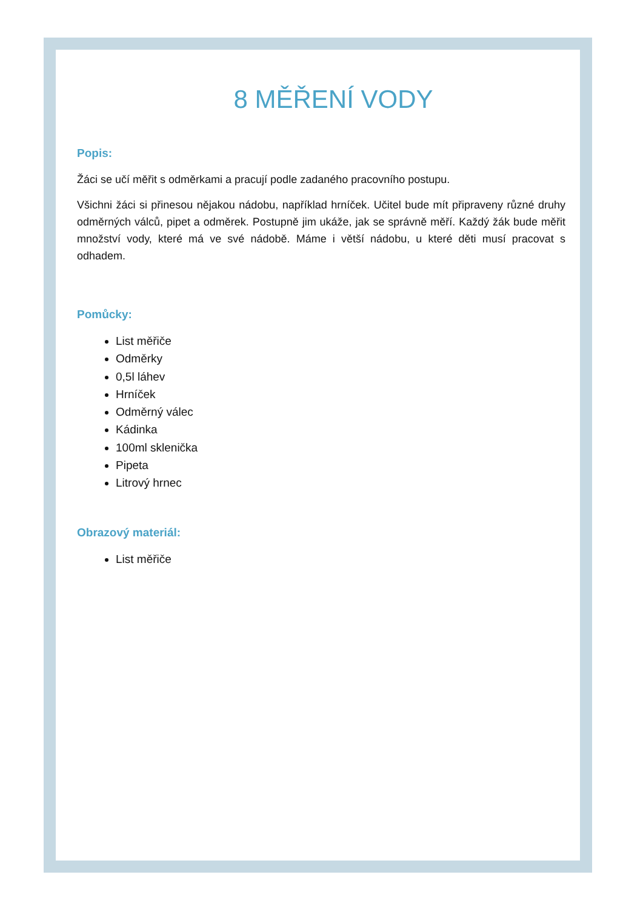8 MĚŘENÍ VODY
Popis:
Žáci se učí měřit s odměrkami a pracují podle zadaného pracovního postupu.
Všichni žáci si přinesou nějakou nádobu, například hrníček. Učitel bude mít připraveny různé druhy odměrných válců, pipet a odměrek. Postupně jim ukáže, jak se správně měří. Každý žák bude měřit množství vody, které má ve své nádobě. Máme i větší nádobu, u které děti musí pracovat s odhadem.
Pomůcky:
List měřiče
Odměrky
0,5l láhev
Hrníček
Odměrný válec
Kádinka
100ml sklenička
Pipeta
Litrový hrnec
Obrazový materiál:
List měřiče